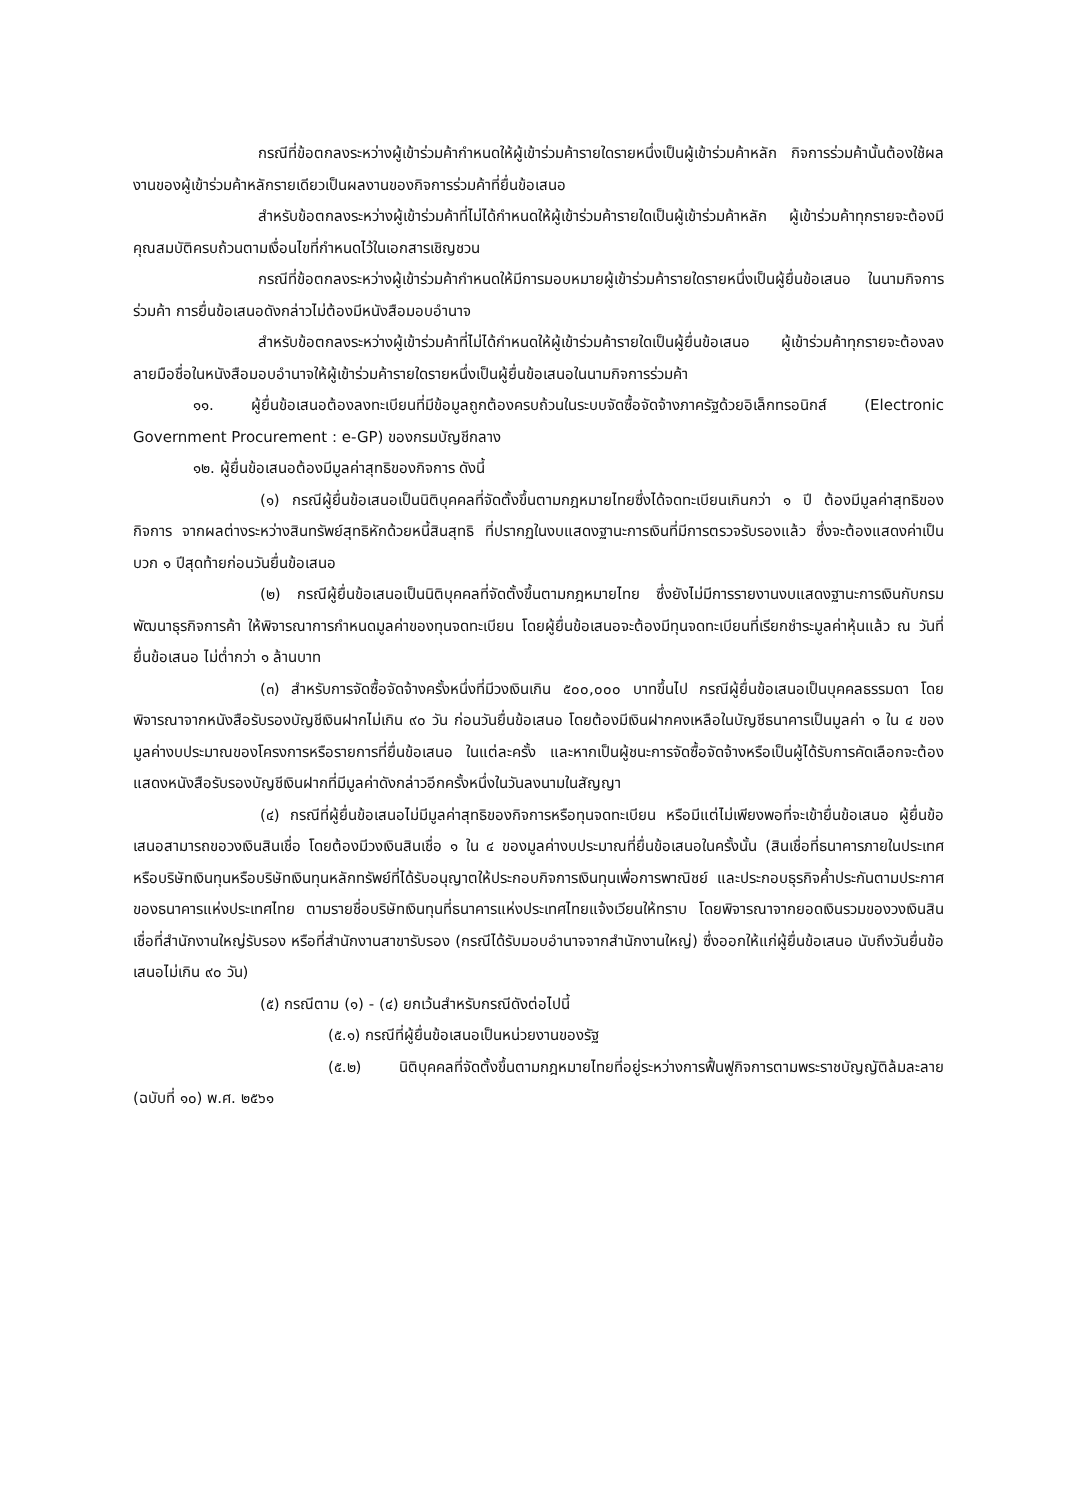กรณีที่ข้อตกลงระหว่างผู้เข้าร่วมค้ากำหนดให้ผู้เข้าร่วมค้ารายใดรายหนึ่งเป็นผู้เข้าร่วมค้าหลัก กิจการร่วมค้านั้นต้องใช้ผลงานของผู้เข้าร่วมค้าหลักรายเดียวเป็นผลงานของกิจการร่วมค้าที่ยื่นข้อเสนอ
สำหรับข้อตกลงระหว่างผู้เข้าร่วมค้าที่ไม่ได้กำหนดให้ผู้เข้าร่วมค้ารายใดเป็นผู้เข้าร่วมค้าหลัก ผู้เข้าร่วมค้าทุกรายจะต้องมีคุณสมบัติครบถ้วนตามเงื่อนไขที่กำหนดไว้ในเอกสารเชิญชวน
กรณีที่ข้อตกลงระหว่างผู้เข้าร่วมค้ากำหนดให้มีการมอบหมายผู้เข้าร่วมค้ารายใดรายหนึ่งเป็นผู้ยื่นข้อเสนอ ในนามกิจการร่วมค้า การยื่นข้อเสนอดังกล่าวไม่ต้องมีหนังสือมอบอำนาจ
สำหรับข้อตกลงระหว่างผู้เข้าร่วมค้าที่ไม่ได้กำหนดให้ผู้เข้าร่วมค้ารายใดเป็นผู้ยื่นข้อเสนอ ผู้เข้าร่วมค้าทุกรายจะต้องลงลายมือชื่อในหนังสือมอบอำนาจให้ผู้เข้าร่วมค้ารายใดรายหนึ่งเป็นผู้ยื่นข้อเสนอในนามกิจการร่วมค้า
๑๑. ผู้ยื่นข้อเสนอต้องลงทะเบียนที่มีข้อมูลถูกต้องครบถ้วนในระบบจัดซื้อจัดจ้างภาครัฐด้วยอิเล็กทรอนิกส์ (Electronic Government Procurement : e-GP) ของกรมบัญชีกลาง
๑๒. ผู้ยื่นข้อเสนอต้องมีมูลค่าสุทธิของกิจการ ดังนี้
(๑) กรณีผู้ยื่นข้อเสนอเป็นนิติบุคคลที่จัดตั้งขึ้นตามกฎหมายไทยซึ่งได้จดทะเบียนเกินกว่า ๑ ปี ต้องมีมูลค่าสุทธิของกิจการ จากผลต่างระหว่างสินทรัพย์สุทธิหักด้วยหนี้สินสุทธิ ที่ปรากฏในงบแสดงฐานะการเงินที่มีการตรวจรับรองแล้ว ซึ่งจะต้องแสดงค่าเป็นบวก ๑ ปีสุดท้ายก่อนวันยื่นข้อเสนอ
(๒) กรณีผู้ยื่นข้อเสนอเป็นนิติบุคคลที่จัดตั้งขึ้นตามกฎหมายไทย ซึ่งยังไม่มีการรายงานงบแสดงฐานะการเงินกับกรมพัฒนาธุรกิจการค้า ให้พิจารณาการกำหนดมูลค่าของทุนจดทะเบียน โดยผู้ยื่นข้อเสนอจะต้องมีทุนจดทะเบียนที่เรียกชำระมูลค่าหุ้นแล้ว ณ วันที่ยื่นข้อเสนอ ไม่ต่ำกว่า ๑ ล้านบาท
(๓) สำหรับการจัดซื้อจัดจ้างครั้งหนึ่งที่มีวงเงินเกิน ๕๐๐,๐๐๐ บาทขึ้นไป กรณีผู้ยื่นข้อเสนอเป็นบุคคลธรรมดา โดยพิจารณาจากหนังสือรับรองบัญชีเงินฝากไม่เกิน ๙๐ วัน ก่อนวันยื่นข้อเสนอ โดยต้องมีเงินฝากคงเหลือในบัญชีธนาคารเป็นมูลค่า ๑ ใน ๔ ของมูลค่างบประมาณของโครงการหรือรายการที่ยื่นข้อเสนอ ในแต่ละครั้ง และหากเป็นผู้ชนะการจัดซื้อจัดจ้างหรือเป็นผู้ได้รับการคัดเลือกจะต้องแสดงหนังสือรับรองบัญชีเงินฝากที่มีมูลค่าดังกล่าวอีกครั้งหนึ่งในวันลงนามในสัญญา
(๔) กรณีที่ผู้ยื่นข้อเสนอไม่มีมูลค่าสุทธิของกิจการหรือทุนจดทะเบียน หรือมีแต่ไม่เพียงพอที่จะเข้ายื่นข้อเสนอ ผู้ยื่นข้อเสนอสามารถขอวงเงินสินเชื่อ โดยต้องมีวงเงินสินเชื่อ ๑ ใน ๔ ของมูลค่างบประมาณที่ยื่นข้อเสนอในครั้งนั้น (สินเชื่อที่ธนาคารภายในประเทศ หรือบริษัทเงินทุนหรือบริษัทเงินทุนหลักทรัพย์ที่ได้รับอนุญาตให้ประกอบกิจการเงินทุนเพื่อการพาณิชย์ และประกอบธุรกิจค้ำประกันตามประกาศของธนาคารแห่งประเทศไทย ตามรายชื่อบริษัทเงินทุนที่ธนาคารแห่งประเทศไทยแจ้งเวียนให้ทราบ โดยพิจารณาจากยอดเงินรวมของวงเงินสินเชื่อที่สำนักงานใหญ่รับรอง หรือที่สำนักงานสาขารับรอง (กรณีได้รับมอบอำนาจจากสำนักงานใหญ่) ซึ่งออกให้แก่ผู้ยื่นข้อเสนอ นับถึงวันยื่นข้อเสนอไม่เกิน ๙๐ วัน)
(๕) กรณีตาม (๑) - (๔) ยกเว้นสำหรับกรณีดังต่อไปนี้
(๕.๑) กรณีที่ผู้ยื่นข้อเสนอเป็นหน่วยงานของรัฐ
(๕.๒) นิติบุคคลที่จัดตั้งขึ้นตามกฎหมายไทยที่อยู่ระหว่างการฟื้นฟูกิจการตามพระราชบัญญัติล้มละลาย (ฉบับที่ ๑๐) พ.ศ. ๒๕๖๑